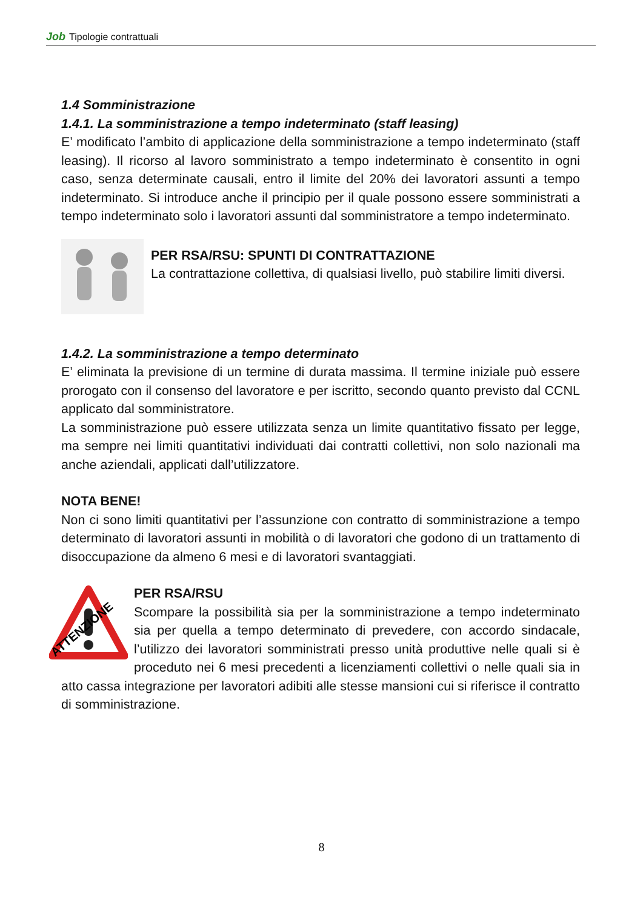Job Tipologie contrattuali
1.4 Somministrazione
1.4.1. La somministrazione a tempo indeterminato (staff leasing)
E’ modificato l’ambito di applicazione della somministrazione a tempo indeterminato (staff leasing). Il ricorso al lavoro somministrato a tempo indeterminato è consentito in ogni caso, senza determinate causali, entro il limite del 20% dei lavoratori assunti a tempo indeterminato. Si introduce anche il principio per il quale possono essere somministrati a tempo indeterminato solo i lavoratori assunti dal somministratore a tempo indeterminato.
PER RSA/RSU: SPUNTI DI CONTRATTAZIONE
La contrattazione collettiva, di qualsiasi livello, può stabilire limiti diversi.
1.4.2. La somministrazione a tempo determinato
E’ eliminata la previsione di un termine di durata massima. Il termine iniziale può essere prorogato con il consenso del lavoratore e per iscritto, secondo quanto previsto dal CCNL applicato dal somministratore.
La somministrazione può essere utilizzata senza un limite quantitativo fissato per legge, ma sempre nei limiti quantitativi individuati dai contratti collettivi, non solo nazionali ma anche aziendali, applicati dall’utilizzatore.
NOTA BENE!
Non ci sono limiti quantitativi per l’assunzione con contratto di somministrazione a tempo determinato di lavoratori assunti in mobilità o di lavoratori che godono di un trattamento di disoccupazione da almeno 6 mesi e di lavoratori svantaggiati.
ATTENZIONE
PER RSA/RSU
Scompare la possibilità sia per la somministrazione a tempo indeterminato sia per quella a tempo determinato di prevedere, con accordo sindacale, l’utilizzo dei lavoratori somministrati presso unità produttive nelle quali si è proceduto nei 6 mesi precedenti a licenziamenti collettivi o nelle quali sia in atto cassa integrazione per lavoratori adibiti alle stesse mansioni cui si riferisce il contratto di somministrazione.
8